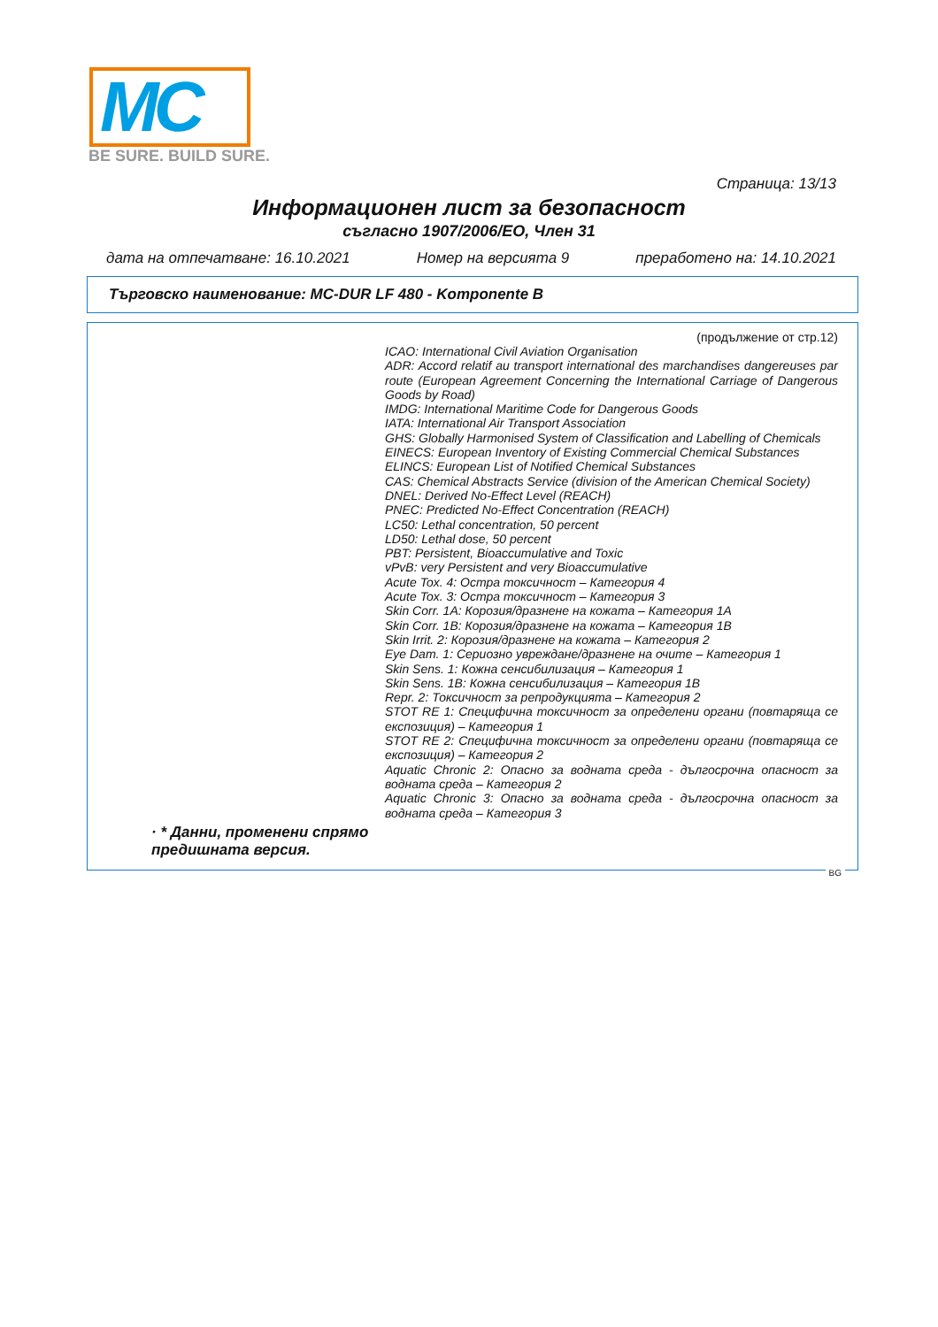MC
BE SURE. BUILD SURE.
Страница: 13/13
Информационен лист за безопасност
съгласно 1907/2006/ЕО, Член 31
дата на отпечатване: 16.10.2021 Номер на версията 9 преработено на: 14.10.2021
Търговско наименование: MC-DUR LF 480 - Komponente B
(продължение от стр.12)
ICAO: International Civil Aviation Organisation
ADR: Accord relatif au transport international des marchandises dangereuses par route (European Agreement Concerning the International Carriage of Dangerous Goods by Road)
IMDG: International Maritime Code for Dangerous Goods
IATA: International Air Transport Association
GHS: Globally Harmonised System of Classification and Labelling of Chemicals
EINECS: European Inventory of Existing Commercial Chemical Substances
ELINCS: European List of Notified Chemical Substances
CAS: Chemical Abstracts Service (division of the American Chemical Society)
DNEL: Derived No-Effect Level (REACH)
PNEC: Predicted No-Effect Concentration (REACH)
LC50: Lethal concentration, 50 percent
LD50: Lethal dose, 50 percent
PBT: Persistent, Bioaccumulative and Toxic
vPvB: very Persistent and very Bioaccumulative
Acute Tox. 4: Остра токсичност – Категория 4
Acute Tox. 3: Остра токсичност – Категория 3
Skin Corr. 1A: Корозия/дразнене на кожата – Категория 1A
Skin Corr. 1B: Корозия/дразнене на кожата – Категория 1B
Skin Irrit. 2: Корозия/дразнене на кожата – Категория 2
Eye Dam. 1: Сериозно увреждане/дразнене на очите – Категория 1
Skin Sens. 1: Кожна сенсибилизация – Категория 1
Skin Sens. 1B: Кожна сенсибилизация – Категория 1B
Repr. 2: Токсичност за репродукцията – Категория 2
STOT RE 1: Специфична токсичност за определени органи (повтаряща се експозиция) – Категория 1
STOT RE 2: Специфична токсичност за определени органи (повтаряща се експозиция) – Категория 2
Aquatic Chronic 2: Опасно за водната среда - дългосрочна опасност за водната среда – Категория 2
Aquatic Chronic 3: Опасно за водната среда - дългосрочна опасност за водната среда – Категория 3
· * Данни, променени спрямо предишната версия.
BG